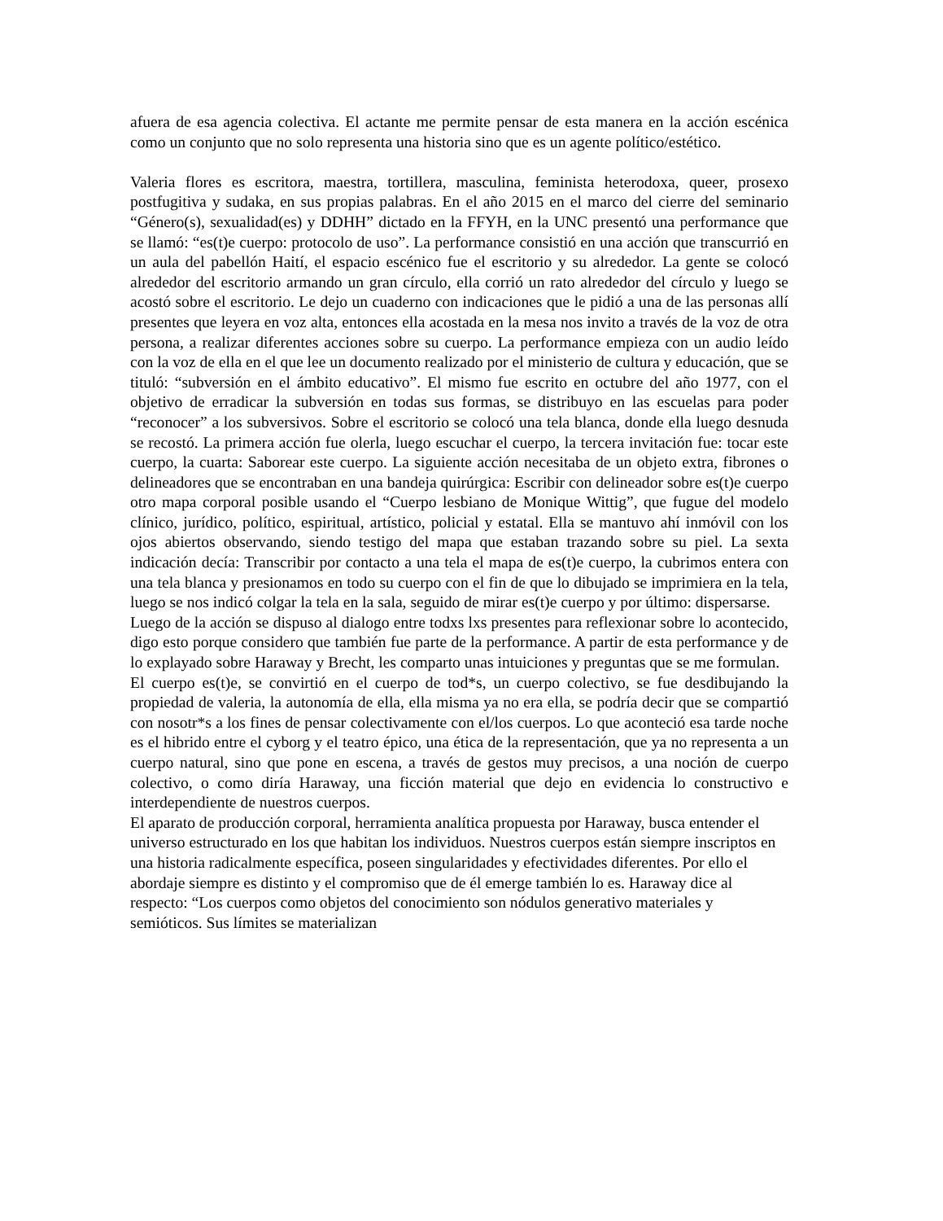afuera de esa agencia colectiva. El actante me permite pensar de esta manera en la acción escénica como un conjunto que no solo representa una historia sino que es un agente político/estético.
Valeria flores es escritora, maestra, tortillera, masculina, feminista heterodoxa, queer, prosexo postfugitiva y sudaka, en sus propias palabras. En el año 2015 en el marco del cierre del seminario “Género(s), sexualidad(es) y DDHH” dictado en la FFYH, en la UNC presentó una performance que se llamó: “es(t)e cuerpo: protocolo de uso”. La performance consistió en una acción que transcurrió en un aula del pabellón Haití, el espacio escénico fue el escritorio y su alrededor. La gente se colocó alrededor del escritorio armando un gran círculo, ella corrió un rato alrededor del círculo y luego se acostó sobre el escritorio. Le dejo un cuaderno con indicaciones que le pidió a una de las personas allí presentes que leyera en voz alta, entonces ella acostada en la mesa nos invito a través de la voz de otra persona, a realizar diferentes acciones sobre su cuerpo. La performance empieza con un audio leído con la voz de ella en el que lee un documento realizado por el ministerio de cultura y educación, que se tituló: “subversión en el ámbito educativo”. El mismo fue escrito en octubre del año 1977, con el objetivo de erradicar la subversión en todas sus formas, se distribuyo en las escuelas para poder “reconocer” a los subversivos. Sobre el escritorio se colocó una tela blanca, donde ella luego desnuda se recostó. La primera acción fue olerla, luego escuchar el cuerpo, la tercera invitación fue: tocar este cuerpo, la cuarta: Saborear este cuerpo. La siguiente acción necesitaba de un objeto extra, fibrones o delineadores que se encontraban en una bandeja quirúrgica: Escribir con delineador sobre es(t)e cuerpo otro mapa corporal posible usando el “Cuerpo lesbiano de Monique Wittig”, que fugue del modelo clínico, jurídico, político, espiritual, artístico, policial y estatal. Ella se mantuvo ahí inmóvil con los ojos abiertos observando, siendo testigo del mapa que estaban trazando sobre su piel. La sexta indicación decía: Transcribir por contacto a una tela el mapa de es(t)e cuerpo, la cubrimos entera con una tela blanca y presionamos en todo su cuerpo con el fin de que lo dibujado se imprimiera en la tela, luego se nos indicó colgar la tela en la sala, seguido de mirar es(t)e cuerpo y por último: dispersarse.
Luego de la acción se dispuso al dialogo entre todxs lxs presentes para reflexionar sobre lo acontecido, digo esto porque considero que también fue parte de la performance. A partir de esta performance y de lo explayado sobre Haraway y Brecht, les comparto unas intuiciones y preguntas que se me formulan.
El cuerpo es(t)e, se convirtió en el cuerpo de tod*s, un cuerpo colectivo, se fue desdibujando la propiedad de valeria, la autonomía de ella, ella misma ya no era ella, se podría decir que se compartió con nosotr*s a los fines de pensar colectivamente con el/los cuerpos. Lo que aconteció esa tarde noche es el hibrido entre el cyborg y el teatro épico, una ética de la representación, que ya no representa a un cuerpo natural, sino que pone en escena, a través de gestos muy precisos, a una noción de cuerpo colectivo, o como diría Haraway, una ficción material que dejo en evidencia lo constructivo e interdependiente de nuestros cuerpos.
El aparato de producción corporal, herramienta analítica propuesta por Haraway, busca entender el universo estructurado en los que habitan los individuos. Nuestros cuerpos están siempre inscriptos en una historia radicalmente específica, poseen singularidades y efectividades diferentes. Por ello el abordaje siempre es distinto y el compromiso que de él emerge también lo es. Haraway dice al respecto: “Los cuerpos como objetos del conocimiento son nódulos generativo materiales y semióticos. Sus límites se materializan